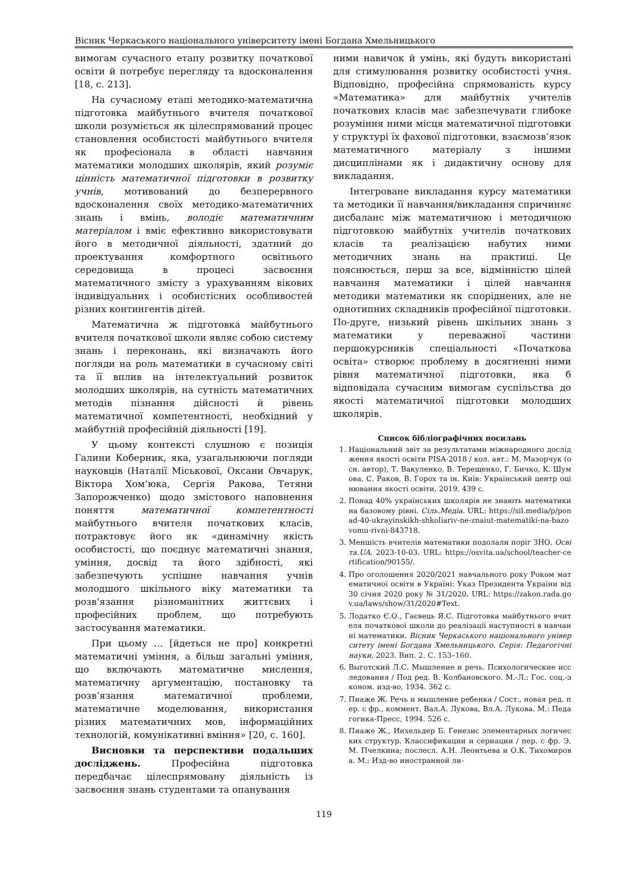Вісник Черкаського національного університету імені Богдана Хмельницького
вимогам сучасного етапу розвитку початкової освіти й потребує перегляду та вдосконалення [18, с. 213].
На сучасному етапі методико-математична підготовка майбутнього вчителя початкової школи розуміється як цілеспрямований процес становлення особистості майбутнього вчителя як професіонала в області навчання математики молодших школярів, який розуміє цінність математичної підготовки в розвитку учнів, мотивований до безперервного вдосконалення своїх методико-математичних знань і вмінь, володіє математичним матеріалом і вміє ефективно використовувати його в методичної діяльності, здатний до проектування комфортного освітнього середовища в процесі засвоєння математичного змісту з урахуванням вікових індивідуальних і особистісних особливостей різних контингентів дітей.
Математична ж підготовка майбутнього вчителя початкової школи являє собою систему знань і переконань, які визначають його погляди на роль математики в сучасному світі та її вплив на інтелектуальний розвиток молодших школярів, на сутність математичних методів пізнання дійсності й рівень математичної компетентності, необхідний у майбутній професійній діяльності [19].
У цьому контексті слушною є позиція Галини Коберник, яка, узагальнюючи погляди науковців (Наталії Міськової, Оксани Овчарук, Віктора Хом’юка, Сергія Ракова, Тетяни Запорожченко) щодо змістового наповнення поняття математичної компетентності майбутнього вчителя початкових класів, потрактовує його як «динамічну якість особистості, що поєднує математичні знання, уміння, досвід та його здібності, які забезпечують успішне навчання учнів молодшого шкільного віку математики та розв’язання різноманітних життєвих і професійних проблем, що потребують застосування математики.
При цьому … [йдеться не про] конкретні математичні уміння, а більш загальні уміння, що включають математичне мислення, математичну аргументацію, постановку та розв’язання математичної проблеми, математичне моделювання, використання різних математичних мов, інформаційних технологій, комунікативні вміння» [20, с. 160].
Висновки та перспективи подальших досліджень. Професійна підготовка передбачає цілеспрямовану діяльність із засвоєння знань студентами та опанування
ними навичок й умінь, які будуть використані для стимулювання розвитку особистості учня. Відповідно, професійна спрямованість курсу «Математика» для майбутніх учителів початкових класів має забезпечувати глибоке розуміння ними місця математичної підготовки у структурі їх фахової підготовки, взаємозв’язок математичного матеріалу з іншими дисциплінами як і дидактичну основу для викладання.
Інтегроване викладання курсу математики та методики її навчання/викладання спричиняє дисбаланс між математичною і методичною підготовкою майбутніх учителів початкових класів та реалізацією набутих ними методичних знань на практиці. Це пояснюється, перш за все, відмінністю цілей навчання математики і цілей навчання методики математики як споріднених, але не однотипних складників професійної підготовки. По-друге, низький рівень шкільних знань з математики у переважної частини першокурсників спеціальності «Початкова освіта» створює проблему в досягненні ними рівня математичної підготовки, яка б відповідала сучасним вимогам суспільства до якості математичної підготовки молодших школярів.
Список бібліографічних посилань
1. Національний звіт за результатами міжнародного дослідження якості освіти PISA-2018 / кол. авт.: М. Мазорчук (осн. автор), Т. Вакуленко, В. Терещенко, Г. Бичко, К. Шумова, С. Раков, В. Горох та ін. Київ: Український центр оцінювання якості освіти, 2019. 439 с.
2. Понад 40% українських школярів не знають математики на базовому рівні. Сіль.Медіа. URL: https://sil.media/p/ponad-40-ukrayinskikh-shkoliariv-ne-znaiut-matematiki-na-bazovomu-rivni-843718.
3. Меншість вчителів математики подолали поріг ЗНО. Освіта.UA. 2023-10-03. URL: https://osvita.ua/school/teacher-certification/90155/.
4. Про оголошення 2020/2021 навчального року Роком математичної освіти в Україні: Указ Президента України від 30 січня 2020 року № 31/2020. URL: https://zakon.rada.gov.ua/laws/show/31/2020#Text.
5. Лодатко Є.О., Гаєвець Я.С. Підготовка майбутнього вчителя початкової школи до реалізації наступності в навчанні математики. Вісник Черкаського національного університету імені Богдана Хмельницького. Серія: Педагогічні науки, 2023. Вип. 2. С. 153–160.
6. Выготский Л.С. Мышление и речь. Психологические исследования / Под ред. В. Колбановского. М.-Л.: Гос. соц.-эконом. изд-во, 1934. 362 с.
7. Пиаже Ж. Речь и мышление ребенка / Сост., новая ред. пер. с фр., коммент. Вал.А. Лукова, Вл.А. Лукова. М.: Педагогика-Пресс, 1994. 526 с.
8. Пиаже Ж., Инхельдер Б. Генезис элементарных логических структур. Классификации и сериации / пер. с фр. Э.М. Пчелкина; послесл. А.Н. Леонтьева и О.К. Тихомирова. М.: Изд-во иностранной ли-
119